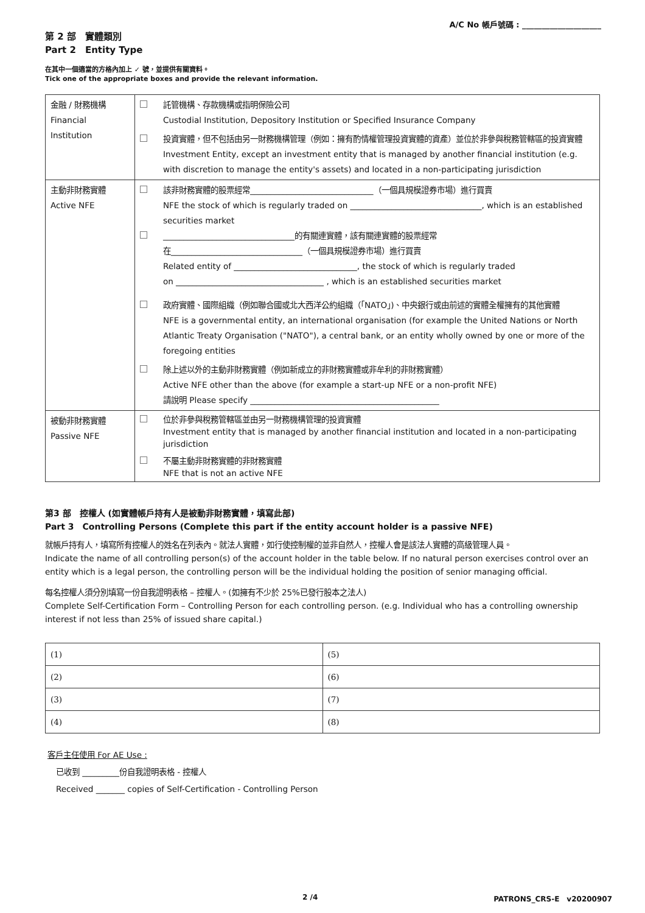A/C No 帳戶號碼 : ____________________
第 2 部　實體類別
Part 2　Entity Type
在其中一個適當的方格內加上 ✓ 號，並提供有關資料。
Tick one of the appropriate boxes and provide the relevant information.
| 金融 / 財務機構 Financial Institution | 託管機構、存款機構或指明保險公司 Custodial Institution, Depository Institution or Specified Insurance Company 投資實體，但不包括由另一財務機構管理（例如：擁有酌情權管理投資實體的資產）並位於非參與稅務管轄區的投資實體 Investment Entity, except an investment entity that is managed by another financial institution (e.g. with discretion to manage the entity's assets) and located in a non-participating jurisdiction |
| 主動非財務實體 Active NFE | 該非財務實體的股票經常______________________________（一個具規模證券市場）進行買賣 NFE the stock of which is regularly traded on ________________________________, which is an established securities market ________________________________的有關連實體，該有關連實體的股票經常 在________________________________（一個具規模證券市場）進行買賣 Related entity of ______________________________, the stock of which is regularly traded on ____________________________________ , which is an established securities market 政府實體、國際組織（例如聯合國或北大西洋公約組織（「NATO」)、中央銀行或由前述的實體全權擁有的其他實體 NFE is a governmental entity, an international organisation (for example the United Nations or North Atlantic Treaty Organisation ("NATO"), a central bank, or an entity wholly owned by one or more of the foregoing entities 除上述以外的主動非財務實體（例如新成立的非財務實體或非牟利的非財務實體） Active NFE other than the above (for example a start-up NFE or a non-profit NFE) 請說明 Please specify ______________________________________________ |
| 被動非財務實體 Passive NFE | 位於非參與稅務管轄區並由另一財務機構管理的投資實體 Investment entity that is managed by another financial institution and located in a non-participating jurisdiction 不屬主動非財務實體的非財務實體 NFE that is not an active NFE |
第3 部　控權人 (如實體帳戶持有人是被動非財務實體，填寫此部)
Part 3　Controlling Persons (Complete this part if the entity account holder is a passive NFE)
就帳戶持有人，填寫所有控權人的姓名在列表內。就法人實體，如行使控制權的並非自然人，控權人會是該法人實體的高級管理人員。
Indicate the name of all controlling person(s) of the account holder in the table below. If no natural person exercises control over an entity which is a legal person, the controlling person will be the individual holding the position of senior managing official.
每名控權人須分別填寫一份自我證明表格 – 控權人。(如擁有不少於 25%已發行股本之法人)
Complete Self-Certification Form – Controlling Person for each controlling person. (e.g. Individual who has a controlling ownership interest if not less than 25% of issued share capital.)
| (1) | (5) |
| (2) | (6) |
| (3) | (7) |
| (4) | (8) |
客戶主任使用 For AE Use :
已收到 _________份自我證明表格 - 控權人
Received _______ copies of Self-Certification - Controlling Person
2 /4 PATRONS_CRS-E　v20200907